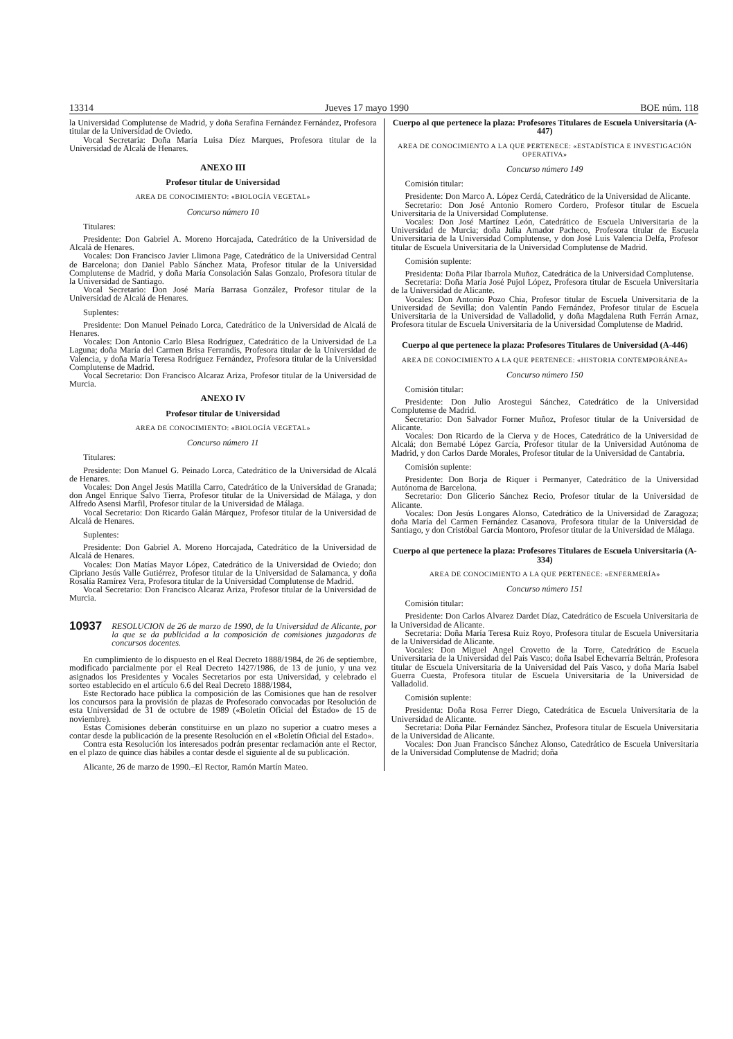13314 Jueves 17 mayo 1990 BOE núm. 118
la Universidad Complutense de Madrid, y doña Serafina Fernández Fernández, Profesora titular de la Universidad de Oviedo.
Vocal Secretaria: Doña María Luisa Díez Marques, Profesora titular de la Universidad de Alcalá de Henares.
ANEXO III
Profesor titular de Universidad
AREA DE CONOCIMIENTO: «BIOLOGÍA VEGETAL»
Concurso número 10
Titulares:
Presidente: Don Gabriel A. Moreno Horcajada, Catedrático de la Universidad de Alcalá de Henares.
Vocales: Don Francisco Javier Llimona Page, Catedrático de la Universidad Central de Barcelona; don Daniel Pablo Sánchez Mata, Profesor titular de la Universidad Complutense de Madrid, y doña María Consolación Salas Gonzalo, Profesora titular de la Universidad de Santiago.
Vocal Secretario: Don José María Barrasa González, Profesor titular de la Universidad de Alcalá de Henares.
Suplentes:
Presidente: Don Manuel Peinado Lorca, Catedrático de la Universidad de Alcalá de Henares.
Vocales: Don Antonio Carlo Blesa Rodríguez, Catedrático de la Universidad de La Laguna; doña María del Carmen Brisa Ferrandis, Profesora titular de la Universidad de Valencia, y doña María Teresa Rodríguez Fernández, Profesora titular de la Universidad Complutense de Madrid.
Vocal Secretario: Don Francisco Alcaraz Ariza, Profesor titular de la Universidad de Murcia.
ANEXO IV
Profesor titular de Universidad
AREA DE CONOCIMIENTO: «BIOLOGÍA VEGETAL»
Concurso número 11
Titulares:
Presidente: Don Manuel G. Peinado Lorca, Catedrático de la Universidad de Alcalá de Henares.
Vocales: Don Angel Jesús Matilla Carro, Catedrático de la Universidad de Granada; don Angel Enrique Salvo Tierra, Profesor titular de la Universidad de Málaga, y don Alfredo Asensi Marfil, Profesor titular de la Universidad de Málaga.
Vocal Secretario: Don Ricardo Galán Márquez, Profesor titular de la Universidad de Alcalá de Henares.
Suplentes:
Presidente: Don Gabriel A. Moreno Horcajada, Catedrático de la Universidad de Alcalá de Henares.
Vocales: Don Matías Mayor López, Catedrático de la Universidad de Oviedo; don Cipriano Jesús Valle Gutiérrez, Profesor titular de la Universidad de Salamanca, y doña Rosalía Ramírez Vera, Profesora titular de la Universidad Complutense de Madrid.
Vocal Secretario: Don Francisco Alcaraz Ariza, Profesor titular de la Universidad de Murcia.
10937 RESOLUCION de 26 de marzo de 1990, de la Universidad de Alicante, por la que se da publicidad a la composición de comisiones juzgadoras de concursos docentes.
En cumplimiento de lo dispuesto en el Real Decreto 1888/1984, de 26 de septiembre, modificado parcialmente por el Real Decreto 1427/1986, de 13 de junio, y una vez asignados los Presidentes y Vocales Secretarios por esta Universidad, y celebrado el sorteo establecido en el artículo 6.6 del Real Decreto 1888/1984,
Este Rectorado hace pública la composición de las Comisiones que han de resolver los concursos para la provisión de plazas de Profesorado convocadas por Resolución de esta Universidad de 31 de octubre de 1989 («Boletín Oficial del Estado» de 15 de noviembre).
Estas Comisiones deberán constituirse en un plazo no superior a cuatro meses a contar desde la publicación de la presente Resolución en el «Boletín Oficial del Estado».
Contra esta Resolución los interesados podrán presentar reclamación ante el Rector, en el plazo de quince días hábiles a contar desde el siguiente al de su publicación.
Alicante, 26 de marzo de 1990.–El Rector, Ramón Martín Mateo.
Cuerpo al que pertenece la plaza: Profesores Titulares de Escuela Universitaria (A-447)
AREA DE CONOCIMIENTO A LA QUE PERTENECE: «ESTADÍSTICA E INVESTIGACIÓN OPERATIVA»
Concurso número 149
Comisión titular:
Presidente: Don Marco A. López Cerdá, Catedrático de la Universidad de Alicante.
Secretario: Don José Antonio Romero Cordero, Profesor titular de Escuela Universitaria de la Universidad Complutense.
Vocales: Don José Martínez León, Catedrático de Escuela Universitaria de la Universidad de Murcia; doña Julia Amador Pacheco, Profesora titular de Escuela Universitaria de la Universidad Complutense, y don José Luis Valencia Delfa, Profesor titular de Escuela Universitaria de la Universidad Complutense de Madrid.
Comisión suplente:
Presidenta: Doña Pilar Ibarrola Muñoz, Catedrática de la Universidad Complutense.
Secretaria: Doña María José Pujol López, Profesora titular de Escuela Universitaria de la Universidad de Alicante.
Vocales: Don Antonio Pozo Chia, Profesor titular de Escuela Universitaria de la Universidad de Sevilla; don Valentín Pando Fernández, Profesor titular de Escuela Universitaria de la Universidad de Valladolid, y doña Magdalena Ruth Ferrán Arnaz, Profesora titular de Escuela Universitaria de la Universidad Complutense de Madrid.
Cuerpo al que pertenece la plaza: Profesores Titulares de Universidad (A-446)
AREA DE CONOCIMIENTO A LA QUE PERTENECE: «HISTORIA CONTEMPORÁNEA»
Concurso número 150
Comisión titular:
Presidente: Don Julio Arostegui Sánchez, Catedrático de la Universidad Complutense de Madrid.
Secretario: Don Salvador Forner Muñoz, Profesor titular de la Universidad de Alicante.
Vocales: Don Ricardo de la Cierva y de Hoces, Catedrático de la Universidad de Alcalá; don Bernabé López García, Profesor titular de la Universidad Autónoma de Madrid, y don Carlos Darde Morales, Profesor titular de la Universidad de Cantabria.
Comisión suplente:
Presidente: Don Borja de Riquer i Permanyer, Catedrático de la Universidad Autónoma de Barcelona.
Secretario: Don Glicerio Sánchez Recio, Profesor titular de la Universidad de Alicante.
Vocales: Don Jesús Longares Alonso, Catedrático de la Universidad de Zaragoza; doña María del Carmen Fernández Casanova, Profesora titular de la Universidad de Santiago, y don Cristóbal García Montoro, Profesor titular de la Universidad de Málaga.
Cuerpo al que pertenece la plaza: Profesores Titulares de Escuela Universitaria (A-334)
AREA DE CONOCIMIENTO A LA QUE PERTENECE: «ENFERMERÍA»
Concurso número 151
Comisión titular:
Presidente: Don Carlos Alvarez Dardet Díaz, Catedrático de Escuela Universitaria de la Universidad de Alicante.
Secretaria: Doña María Teresa Ruiz Royo, Profesora titular de Escuela Universitaria de la Universidad de Alicante.
Vocales: Don Miguel Angel Crovetto de la Torre, Catedrático de Escuela Universitaria de la Universidad del País Vasco; doña Isabel Echevarría Beltrán, Profesora titular de Escuela Universitaria de la Universidad del País Vasco, y doña María Isabel Guerra Cuesta, Profesora titular de Escuela Universitaria de la Universidad de Valladolid.
Comisión suplente:
Presidenta: Doña Rosa Ferrer Diego, Catedrática de Escuela Universitaria de la Universidad de Alicante.
Secretaria: Doña Pilar Fernández Sánchez, Profesora titular de Escuela Universitaria de la Universidad de Alicante.
Vocales: Don Juan Francisco Sánchez Alonso, Catedrático de Escuela Universitaria de la Universidad Complutense de Madrid; doña